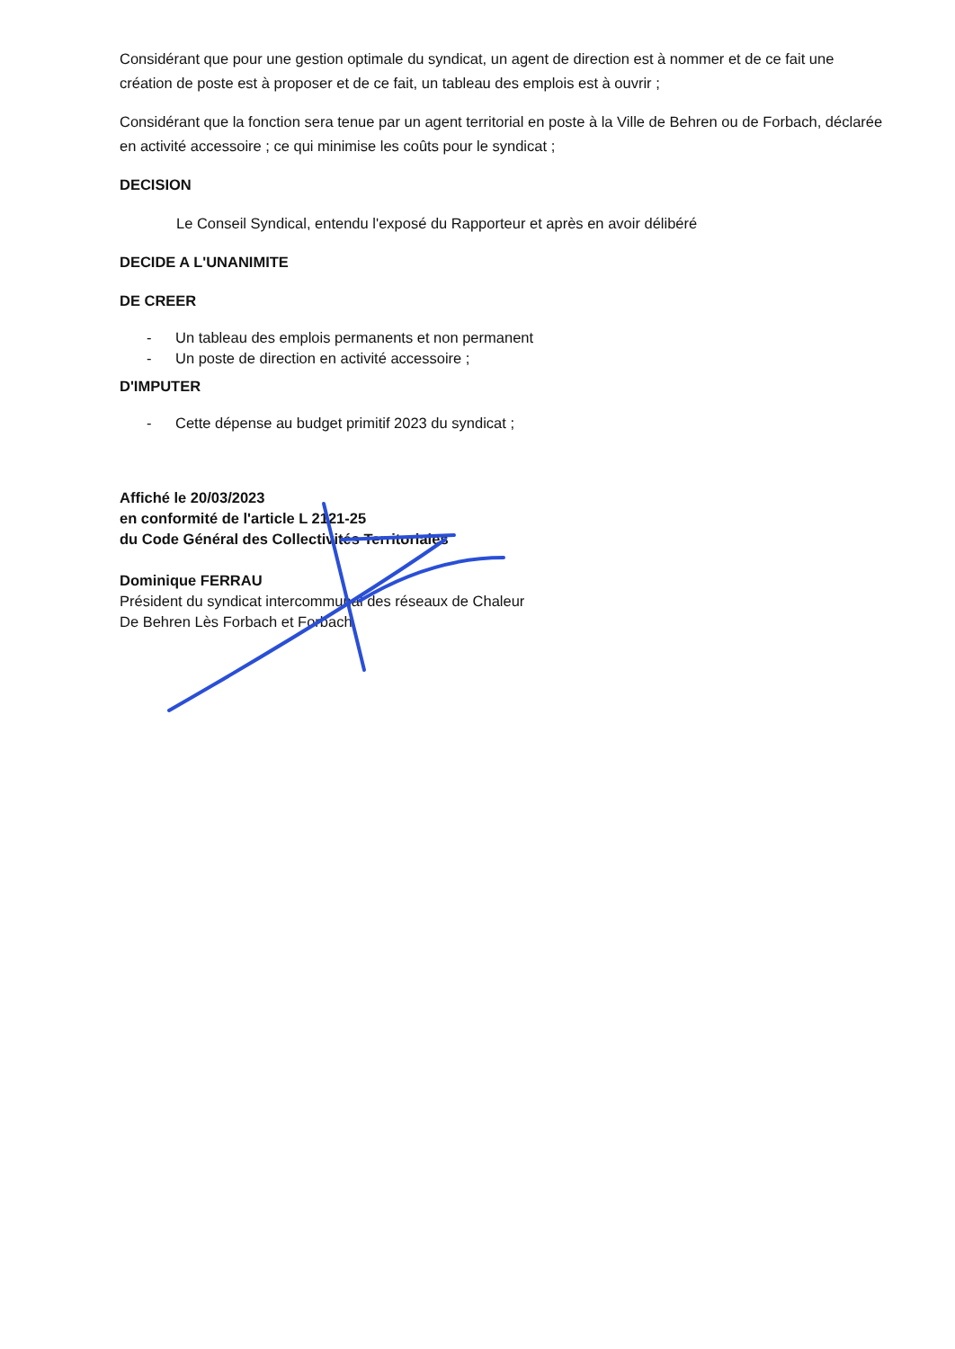Considérant que pour une gestion optimale du syndicat, un agent de direction est à nommer et de ce fait une création de poste est à proposer et de ce fait, un tableau des emplois est à ouvrir ;
Considérant que la fonction sera tenue par un agent territorial en poste à la Ville de Behren ou de Forbach, déclarée en activité accessoire ; ce qui minimise les coûts pour le syndicat ;
DECISION
Le Conseil Syndical, entendu l'exposé du Rapporteur et après en avoir délibéré
DECIDE A L'UNANIMITE
DE CREER
- Un tableau des emplois permanents et non permanent
- Un poste de direction en activité accessoire ;
D'IMPUTER
- Cette dépense au budget primitif 2023 du syndicat ;
Affiché le 20/03/2023
en conformité de l'article L 2121-25
du Code Général des Collectivités Territoriales
Dominique FERRAU
Président du syndicat intercommunal des réseaux de Chaleur
De Behren Lès Forbach et Forbach